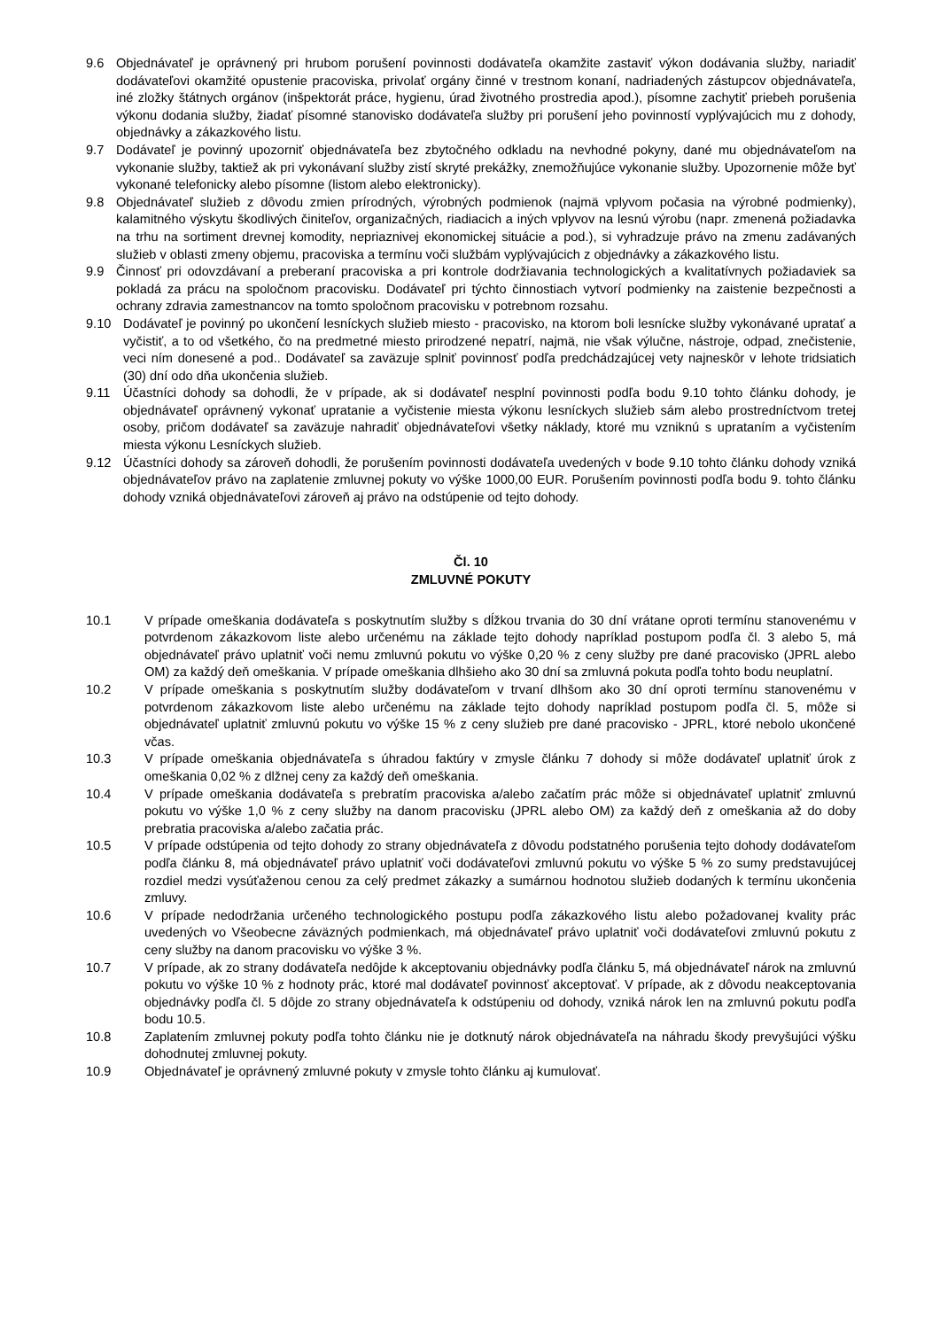9.6 Objednávateľ je oprávnený pri hrubom porušení povinnosti dodávateľa okamžite zastaviť výkon dodávania služby, nariadiť dodávateľovi okamžité opustenie pracoviska, privolať orgány činné v trestnom konaní, nadriadených zástupcov objednávateľa, iné zložky štátnych orgánov (inšpektorát práce, hygienu, úrad životného prostredia apod.), písomne zachytiť priebeh porušenia výkonu dodania služby, žiadať písomné stanovisko dodávateľa služby pri porušení jeho povinností vyplývajúcich mu z dohody, objednávky a zákazkového listu.
9.7 Dodávateľ je povinný upozorniť objednávateľa bez zbytočného odkladu na nevhodné pokyny, dané mu objednávateľom na vykonanie služby, taktiež ak pri vykonávaní služby zistí skryté prekážky, znemožňujúce vykonanie služby. Upozornenie môže byť vykonané telefonicky alebo písomne (listom alebo elektronicky).
9.8 Objednávateľ služieb z dôvodu zmien prírodných, výrobných podmienok (najmä vplyvom počasia na výrobné podmienky), kalamitného výskytu škodlivých činiteľov, organizačných, riadiacich a iných vplyvov na lesnú výrobu (napr. zmenená požiadavka na trhu na sortiment drevnej komodity, nepriaznivej ekonomickej situácie a pod.), si vyhradzuje právo na zmenu zadávaných služieb v oblasti zmeny objemu, pracoviska a termínu voči službám vyplývajúcich z objednávky a zákazkového listu.
9.9 Činnosť pri odovzdávaní a preberaní pracoviska a pri kontrole dodržiavania technologických a kvalitatívnych požiadaviek sa pokladá za prácu na spoločnom pracovisku. Dodávateľ pri týchto činnostiach vytvorí podmienky na zaistenie bezpečnosti a ochrany zdravia zamestnancov na tomto spoločnom pracovisku v potrebnom rozsahu.
9.10 Dodávateľ je povinný po ukončení lesníckych služieb miesto - pracovisko, na ktorom boli lesnícke služby vykonávané upratať a vyčistiť, a to od všetkého, čo na predmetné miesto prirodzené nepatrí, najmä, nie však výlučne, nástroje, odpad, znečistenie, veci ním donesené a pod.. Dodávateľ sa zaväzuje splniť povinnosť podľa predchádzajúcej vety najneskôr v lehote tridsiatich (30) dní odo dňa ukončenia služieb.
9.11 Účastníci dohody sa dohodli, že v prípade, ak si dodávateľ nesplní povinnosti podľa bodu 9.10 tohto článku dohody, je objednávateľ oprávnený vykonať upratanie a vyčistenie miesta výkonu lesníckych služieb sám alebo prostredníctvom tretej osoby, pričom dodávateľ sa zaväzuje nahradiť objednávateľovi všetky náklady, ktoré mu vzniknú s uprataním a vyčistením miesta výkonu Lesníckych služieb.
9.12 Účastníci dohody sa zároveň dohodli, že porušením povinnosti dodávateľa uvedených v bode 9.10 tohto článku dohody vzniká objednávateľov právo na zaplatenie zmluvnej pokuty vo výške 1000,00 EUR. Porušením povinnosti podľa bodu 9. tohto článku dohody vzniká objednávateľovi zároveň aj právo na odstúpenie od tejto dohody.
Čl. 10
ZMLUVNÉ POKUTY
10.1 V prípade omeškania dodávateľa s poskytnutím služby s dĺžkou trvania do 30 dní vrátane oproti termínu stanovenému v potvrdenom zákazkovom liste alebo určenému na základe tejto dohody napríklad postupom podľa čl. 3 alebo 5, má objednávateľ právo uplatniť voči nemu zmluvnú pokutu vo výške 0,20 % z ceny služby pre dané pracovisko (JPRL alebo OM) za každý deň omeškania. V prípade omeškania dlhšieho ako 30 dní sa zmluvná pokuta podľa tohto bodu neuplatní.
10.2 V prípade omeškania s poskytnutím služby dodávateľom v trvaní dlhšom ako 30 dní oproti termínu stanovenému v potvrdenom zákazkovom liste alebo určenému na základe tejto dohody napríklad postupom podľa čl. 5, môže si objednávateľ uplatniť zmluvnú pokutu vo výške 15 % z ceny služieb pre dané pracovisko - JPRL, ktoré nebolo ukončené včas.
10.3 V prípade omeškania objednávateľa s úhradou faktúry v zmysle článku 7 dohody si môže dodávateľ uplatniť úrok z omeškania 0,02 % z dlžnej ceny za každý deň omeškania.
10.4 V prípade omeškania dodávateľa s prebratím pracoviska a/alebo začatím prác môže si objednávateľ uplatniť zmluvnú pokutu vo výške 1,0 % z ceny služby na danom pracovisku (JPRL alebo OM) za každý deň z omeškania až do doby prebratia pracoviska a/alebo začatia prác.
10.5 V prípade odstúpenia od tejto dohody zo strany objednávateľa z dôvodu podstatného porušenia tejto dohody dodávateľom podľa článku 8, má objednávateľ právo uplatniť voči dodávateľovi zmluvnú pokutu vo výške 5 % zo sumy predstavujúcej rozdiel medzi vysúťaženou cenou za celý predmet zákazky a sumárnou hodnotou služieb dodaných k termínu ukončenia zmluvy.
10.6 V prípade nedodržania určeného technologického postupu podľa zákazkového listu alebo požadovanej kvality prác uvedených vo Všeobecne záväzných podmienkach, má objednávateľ právo uplatniť voči dodávateľovi zmluvnú pokutu z ceny služby na danom pracovisku vo výške 3 %.
10.7 V prípade, ak zo strany dodávateľa nedôjde k akceptovaniu objednávky podľa článku 5, má objednávateľ nárok na zmluvnú pokutu vo výške 10 % z hodnoty prác, ktoré mal dodávateľ povinnosť akceptovať. V prípade, ak z dôvodu neakceptovania objednávky podľa čl. 5 dôjde zo strany objednávateľa k odstúpeniu od dohody, vzniká nárok len na zmluvnú pokutu podľa bodu 10.5.
10.8 Zaplatením zmluvnej pokuty podľa tohto článku nie je dotknutý nárok objednávateľa na náhradu škody prevyšujúci výšku dohodnutej zmluvnej pokuty.
10.9 Objednávateľ je oprávnený zmluvné pokuty v zmysle tohto článku aj kumulovať.